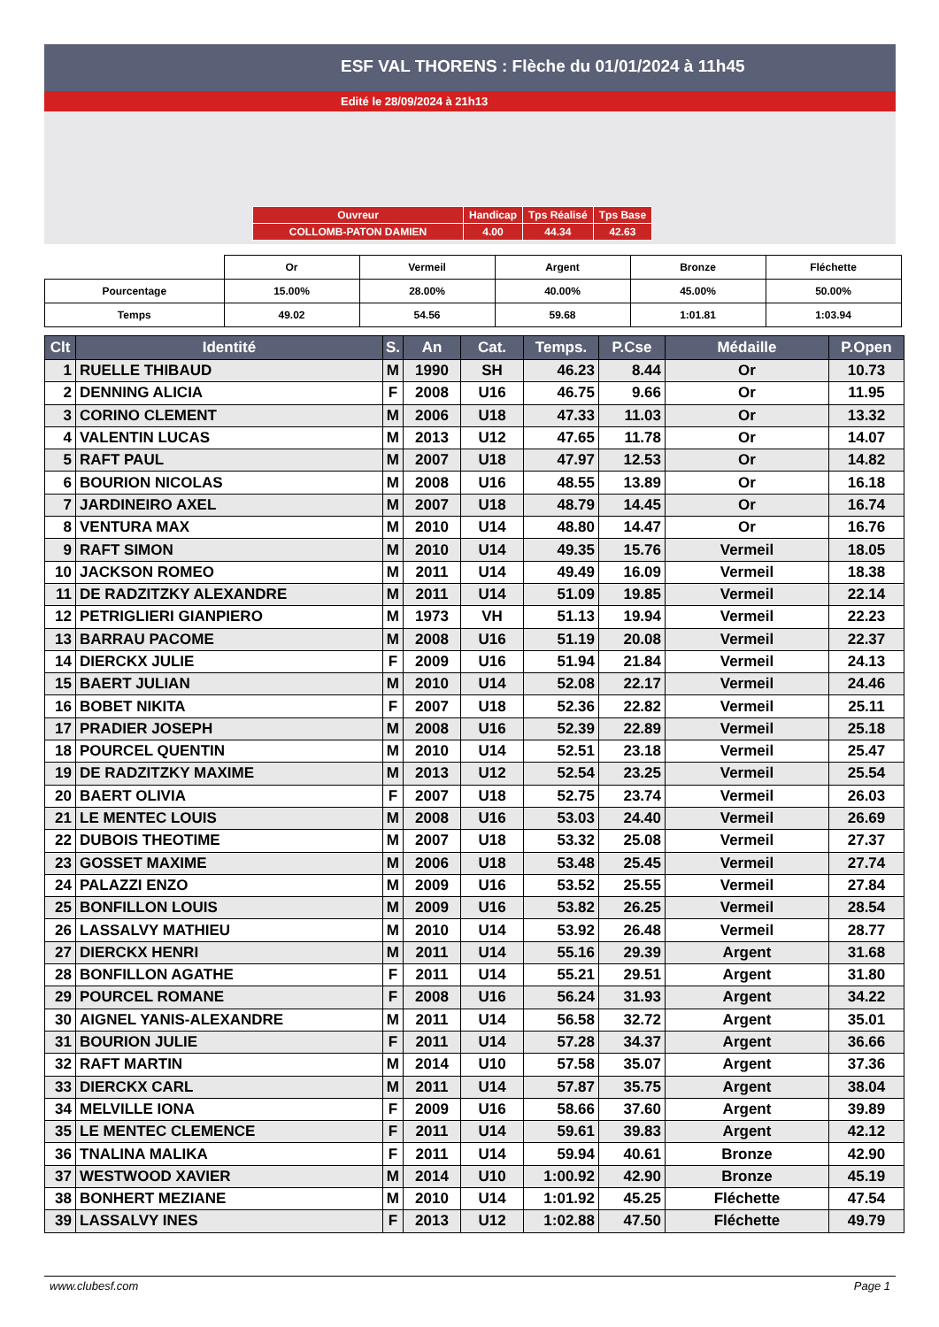ESF VAL THORENS : Flèche du 01/01/2024 à 11h45
Edité le 28/09/2024 à 21h13
| Ouvreur | Handicap | Tps Réalisé | Tps Base |
| COLLOMB-PATON DAMIEN | 4.00 | 44.34 | 42.63 |
| | Or | Vermeil | Argent | Bronze | Fléchette |
| Pourcentage | 15.00% | 28.00% | 40.00% | 45.00% | 50.00% |
| Temps | 49.02 | 54.56 | 59.68 | 1:01.81 | 1:03.94 |
| Clt | Identité | S. | An | Cat. | Temps. | P.Cse | Médaille | P.Open |
| --- | --- | --- | --- | --- | --- | --- | --- | --- |
| 1 | RUELLE THIBAUD | M | 1990 | SH | 46.23 | 8.44 | Or | 10.73 |
| 2 | DENNING ALICIA | F | 2008 | U16 | 46.75 | 9.66 | Or | 11.95 |
| 3 | CORINO CLEMENT | M | 2006 | U18 | 47.33 | 11.03 | Or | 13.32 |
| 4 | VALENTIN LUCAS | M | 2013 | U12 | 47.65 | 11.78 | Or | 14.07 |
| 5 | RAFT PAUL | M | 2007 | U18 | 47.97 | 12.53 | Or | 14.82 |
| 6 | BOURION NICOLAS | M | 2008 | U16 | 48.55 | 13.89 | Or | 16.18 |
| 7 | JARDINEIRO AXEL | M | 2007 | U18 | 48.79 | 14.45 | Or | 16.74 |
| 8 | VENTURA MAX | M | 2010 | U14 | 48.80 | 14.47 | Or | 16.76 |
| 9 | RAFT SIMON | M | 2010 | U14 | 49.35 | 15.76 | Vermeil | 18.05 |
| 10 | JACKSON ROMEO | M | 2011 | U14 | 49.49 | 16.09 | Vermeil | 18.38 |
| 11 | DE RADZITZKY ALEXANDRE | M | 2011 | U14 | 51.09 | 19.85 | Vermeil | 22.14 |
| 12 | PETRIGLIERI GIANPIERO | M | 1973 | VH | 51.13 | 19.94 | Vermeil | 22.23 |
| 13 | BARRAU PACOME | M | 2008 | U16 | 51.19 | 20.08 | Vermeil | 22.37 |
| 14 | DIERCKX JULIE | F | 2009 | U16 | 51.94 | 21.84 | Vermeil | 24.13 |
| 15 | BAERT JULIAN | M | 2010 | U14 | 52.08 | 22.17 | Vermeil | 24.46 |
| 16 | BOBET NIKITA | F | 2007 | U18 | 52.36 | 22.82 | Vermeil | 25.11 |
| 17 | PRADIER JOSEPH | M | 2008 | U16 | 52.39 | 22.89 | Vermeil | 25.18 |
| 18 | POURCEL QUENTIN | M | 2010 | U14 | 52.51 | 23.18 | Vermeil | 25.47 |
| 19 | DE RADZITZKY MAXIME | M | 2013 | U12 | 52.54 | 23.25 | Vermeil | 25.54 |
| 20 | BAERT OLIVIA | F | 2007 | U18 | 52.75 | 23.74 | Vermeil | 26.03 |
| 21 | LE MENTEC LOUIS | M | 2008 | U16 | 53.03 | 24.40 | Vermeil | 26.69 |
| 22 | DUBOIS THEOTIME | M | 2007 | U18 | 53.32 | 25.08 | Vermeil | 27.37 |
| 23 | GOSSET MAXIME | M | 2006 | U18 | 53.48 | 25.45 | Vermeil | 27.74 |
| 24 | PALAZZI ENZO | M | 2009 | U16 | 53.52 | 25.55 | Vermeil | 27.84 |
| 25 | BONFILLON LOUIS | M | 2009 | U16 | 53.82 | 26.25 | Vermeil | 28.54 |
| 26 | LASSALVY MATHIEU | M | 2010 | U14 | 53.92 | 26.48 | Vermeil | 28.77 |
| 27 | DIERCKX HENRI | M | 2011 | U14 | 55.16 | 29.39 | Argent | 31.68 |
| 28 | BONFILLON AGATHE | F | 2011 | U14 | 55.21 | 29.51 | Argent | 31.80 |
| 29 | POURCEL ROMANE | F | 2008 | U16 | 56.24 | 31.93 | Argent | 34.22 |
| 30 | AIGNEL YANIS-ALEXANDRE | M | 2011 | U14 | 56.58 | 32.72 | Argent | 35.01 |
| 31 | BOURION JULIE | F | 2011 | U14 | 57.28 | 34.37 | Argent | 36.66 |
| 32 | RAFT MARTIN | M | 2014 | U10 | 57.58 | 35.07 | Argent | 37.36 |
| 33 | DIERCKX CARL | M | 2011 | U14 | 57.87 | 35.75 | Argent | 38.04 |
| 34 | MELVILLE IONA | F | 2009 | U16 | 58.66 | 37.60 | Argent | 39.89 |
| 35 | LE MENTEC CLEMENCE | F | 2011 | U14 | 59.61 | 39.83 | Argent | 42.12 |
| 36 | TNALINA MALIKA | F | 2011 | U14 | 59.94 | 40.61 | Bronze | 42.90 |
| 37 | WESTWOOD XAVIER | M | 2014 | U10 | 1:00.92 | 42.90 | Bronze | 45.19 |
| 38 | BONHERT MEZIANE | M | 2010 | U14 | 1:01.92 | 45.25 | Fléchette | 47.54 |
| 39 | LASSALVY INES | F | 2013 | U12 | 1:02.88 | 47.50 | Fléchette | 49.79 |
www.clubesf.com Page 1